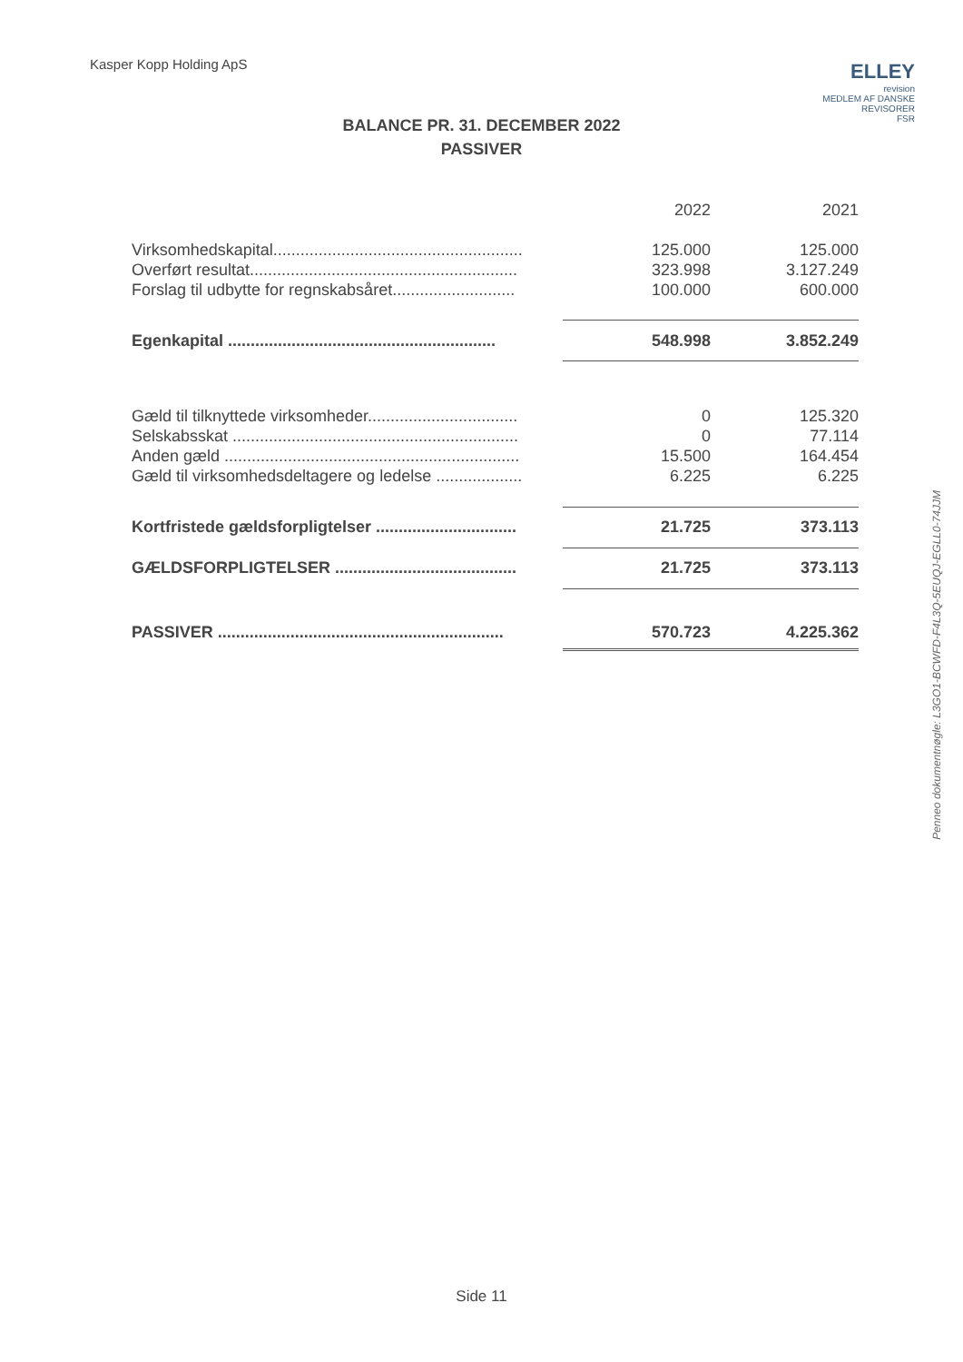Kasper Kopp Holding ApS
ELLEY
revision
MEDLEM AF DANSKE REVISORER
FSR
BALANCE PR. 31. DECEMBER 2022
PASSIVER
| | 2022 | 2021 |
| --- | --- | --- |
| Virksomhedskapital....................................................... | 125.000 | 125.000 |
| Overført resultat........................................................... | 323.998 | 3.127.249 |
| Forslag til udbytte for regnskabsåret........................... | 100.000 | 600.000 |
| Egenkapital ........................................................... | 548.998 | 3.852.249 |
| Gæld til tilknyttede virksomheder................................. | 0 | 125.320 |
| Selskabsskat ............................................................... | 0 | 77.114 |
| Anden gæld ................................................................. | 15.500 | 164.454 |
| Gæld til virksomhedsdeltagere og ledelse ................... | 6.225 | 6.225 |
| Kortfristede gældsforpligtelser ............................... | 21.725 | 373.113 |
| GÆLDSFORPLIGTELSER ........................................ | 21.725 | 373.113 |
| PASSIVER ............................................................... | 570.723 | 4.225.362 |
Penneo dokumentnøgle: L3GO1-BCWFD-F4L3Q-5EUQJ-EGLL0-74JJM
Side 11